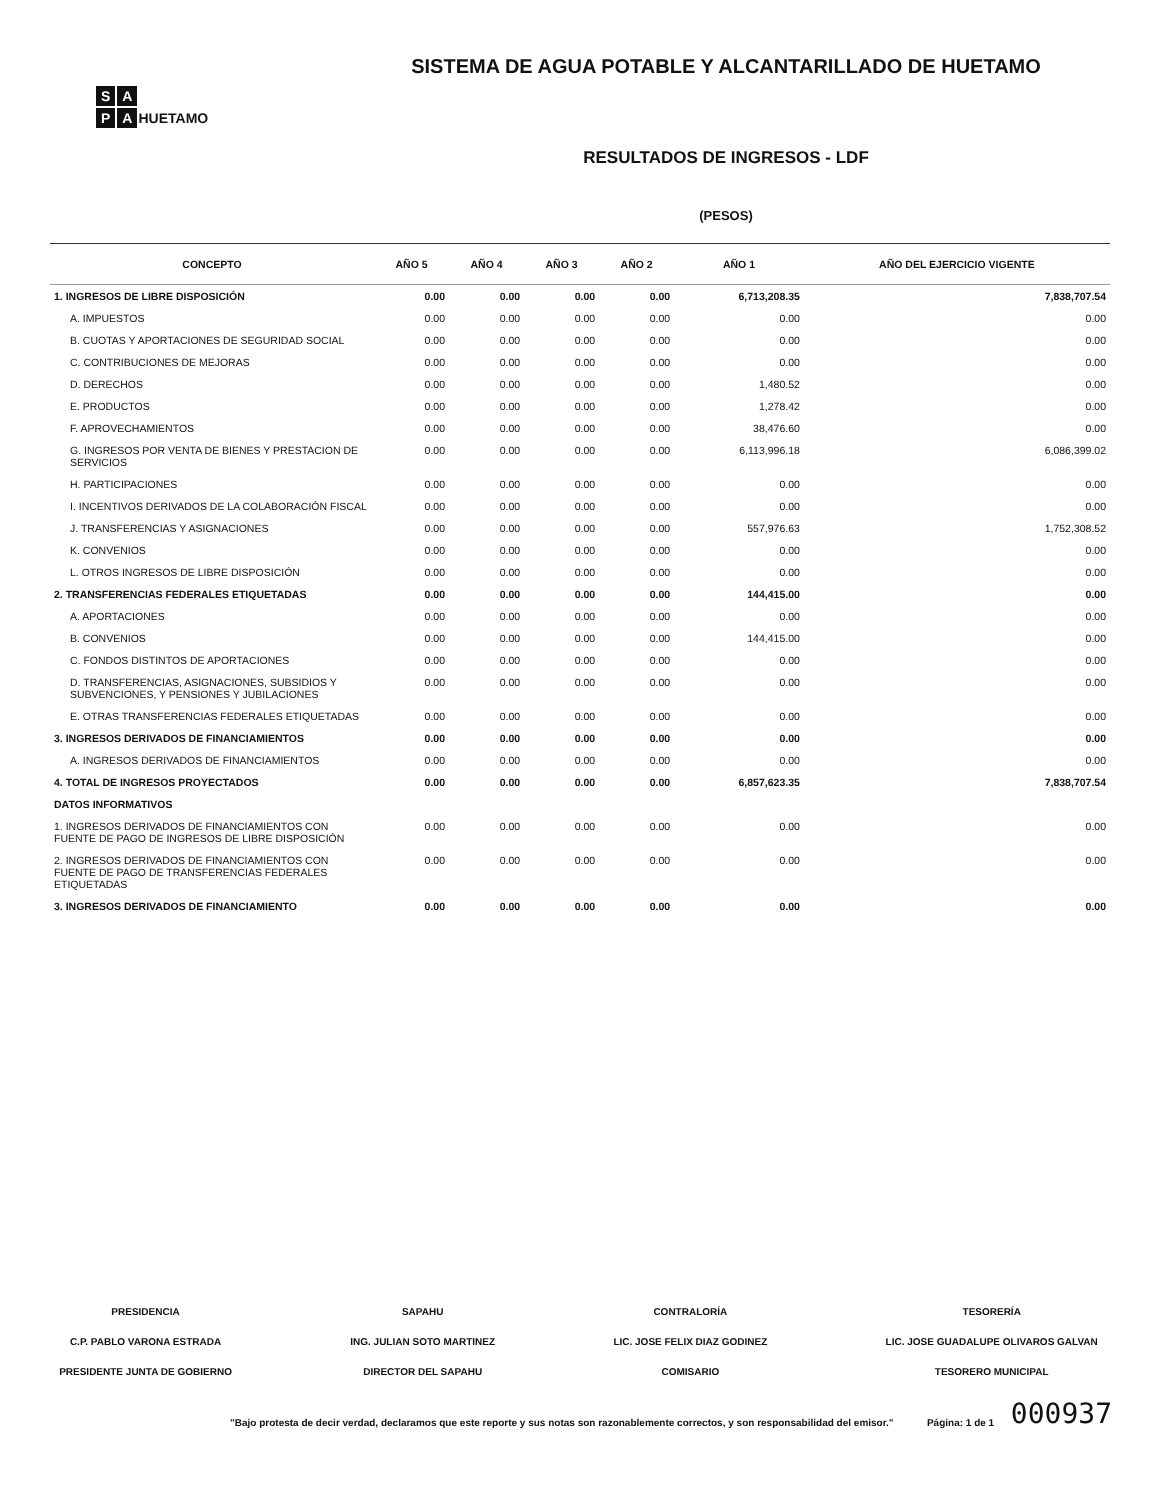S A
P A HUETAMO
SISTEMA DE AGUA POTABLE Y ALCANTARILLADO DE HUETAMO
RESULTADOS DE INGRESOS - LDF
(PESOS)
| CONCEPTO | AÑO 5 | AÑO 4 | AÑO 3 | AÑO 2 | AÑO 1 | AÑO DEL EJERCICIO VIGENTE |
| --- | --- | --- | --- | --- | --- | --- |
| 1. INGRESOS DE LIBRE DISPOSICIÓN | 0.00 | 0.00 | 0.00 | 0.00 | 6,713,208.35 | 7,838,707.54 |
| A. IMPUESTOS | 0.00 | 0.00 | 0.00 | 0.00 | 0.00 | 0.00 |
| B. CUOTAS Y APORTACIONES DE SEGURIDAD SOCIAL | 0.00 | 0.00 | 0.00 | 0.00 | 0.00 | 0.00 |
| C. CONTRIBUCIONES DE MEJORAS | 0.00 | 0.00 | 0.00 | 0.00 | 0.00 | 0.00 |
| D. DERECHOS | 0.00 | 0.00 | 0.00 | 0.00 | 1,480.52 | 0.00 |
| E. PRODUCTOS | 0.00 | 0.00 | 0.00 | 0.00 | 1,278.42 | 0.00 |
| F. APROVECHAMIENTOS | 0.00 | 0.00 | 0.00 | 0.00 | 38,476.60 | 0.00 |
| G. INGRESOS POR VENTA DE BIENES Y PRESTACION DE SERVICIOS | 0.00 | 0.00 | 0.00 | 0.00 | 6,113,996.18 | 6,086,399.02 |
| H. PARTICIPACIONES | 0.00 | 0.00 | 0.00 | 0.00 | 0.00 | 0.00 |
| I. INCENTIVOS DERIVADOS DE LA COLABORACIÓN FISCAL | 0.00 | 0.00 | 0.00 | 0.00 | 0.00 | 0.00 |
| J. TRANSFERENCIAS Y ASIGNACIONES | 0.00 | 0.00 | 0.00 | 0.00 | 557,976.63 | 1,752,308.52 |
| K. CONVENIOS | 0.00 | 0.00 | 0.00 | 0.00 | 0.00 | 0.00 |
| L. OTROS INGRESOS DE LIBRE DISPOSICIÓN | 0.00 | 0.00 | 0.00 | 0.00 | 0.00 | 0.00 |
| 2. TRANSFERENCIAS FEDERALES ETIQUETADAS | 0.00 | 0.00 | 0.00 | 0.00 | 144,415.00 | 0.00 |
| A. APORTACIONES | 0.00 | 0.00 | 0.00 | 0.00 | 0.00 | 0.00 |
| B. CONVENIOS | 0.00 | 0.00 | 0.00 | 0.00 | 144,415.00 | 0.00 |
| C. FONDOS DISTINTOS DE APORTACIONES | 0.00 | 0.00 | 0.00 | 0.00 | 0.00 | 0.00 |
| D. TRANSFERENCIAS, ASIGNACIONES, SUBSIDIOS Y SUBVENCIONES, Y PENSIONES Y JUBILACIONES | 0.00 | 0.00 | 0.00 | 0.00 | 0.00 | 0.00 |
| E. OTRAS TRANSFERENCIAS FEDERALES ETIQUETADAS | 0.00 | 0.00 | 0.00 | 0.00 | 0.00 | 0.00 |
| 3. INGRESOS DERIVADOS DE FINANCIAMIENTOS | 0.00 | 0.00 | 0.00 | 0.00 | 0.00 | 0.00 |
| A. INGRESOS DERIVADOS DE FINANCIAMIENTOS | 0.00 | 0.00 | 0.00 | 0.00 | 0.00 | 0.00 |
| 4. TOTAL DE INGRESOS PROYECTADOS | 0.00 | 0.00 | 0.00 | 0.00 | 6,857,623.35 | 7,838,707.54 |
| DATOS INFORMATIVOS | | | | | | |
| 1. INGRESOS DERIVADOS DE FINANCIAMIENTOS CON FUENTE DE PAGO DE INGRESOS DE LIBRE DISPOSICIÓN | 0.00 | 0.00 | 0.00 | 0.00 | 0.00 | 0.00 |
| 2. INGRESOS DERIVADOS DE FINANCIAMIENTOS CON FUENTE DE PAGO DE TRANSFERENCIAS FEDERALES ETIQUETADAS | 0.00 | 0.00 | 0.00 | 0.00 | 0.00 | 0.00 |
| 3. INGRESOS DERIVADOS DE FINANCIAMIENTO | 0.00 | 0.00 | 0.00 | 0.00 | 0.00 | 0.00 |
PRESIDENCIA
C.P. PABLO VARONA ESTRADA
PRESIDENTE JUNTA DE GOBIERNO
SAPAHU
ING. JULIAN SOTO MARTINEZ
DIRECTOR DEL SAPAHU
CONTRALORÍA
LIC. JOSE FELIX DIAZ GODINEZ
COMISARIO
TESORERÍA
LIC. JOSE GUADALUPE OLIVAROS GALVAN
TESORERO MUNICIPAL
"Bajo protesta de decir verdad, declaramos que este reporte y sus notas son razonablemente correctos, y son responsabilidad del emisor." Página: 1 de 1
000937